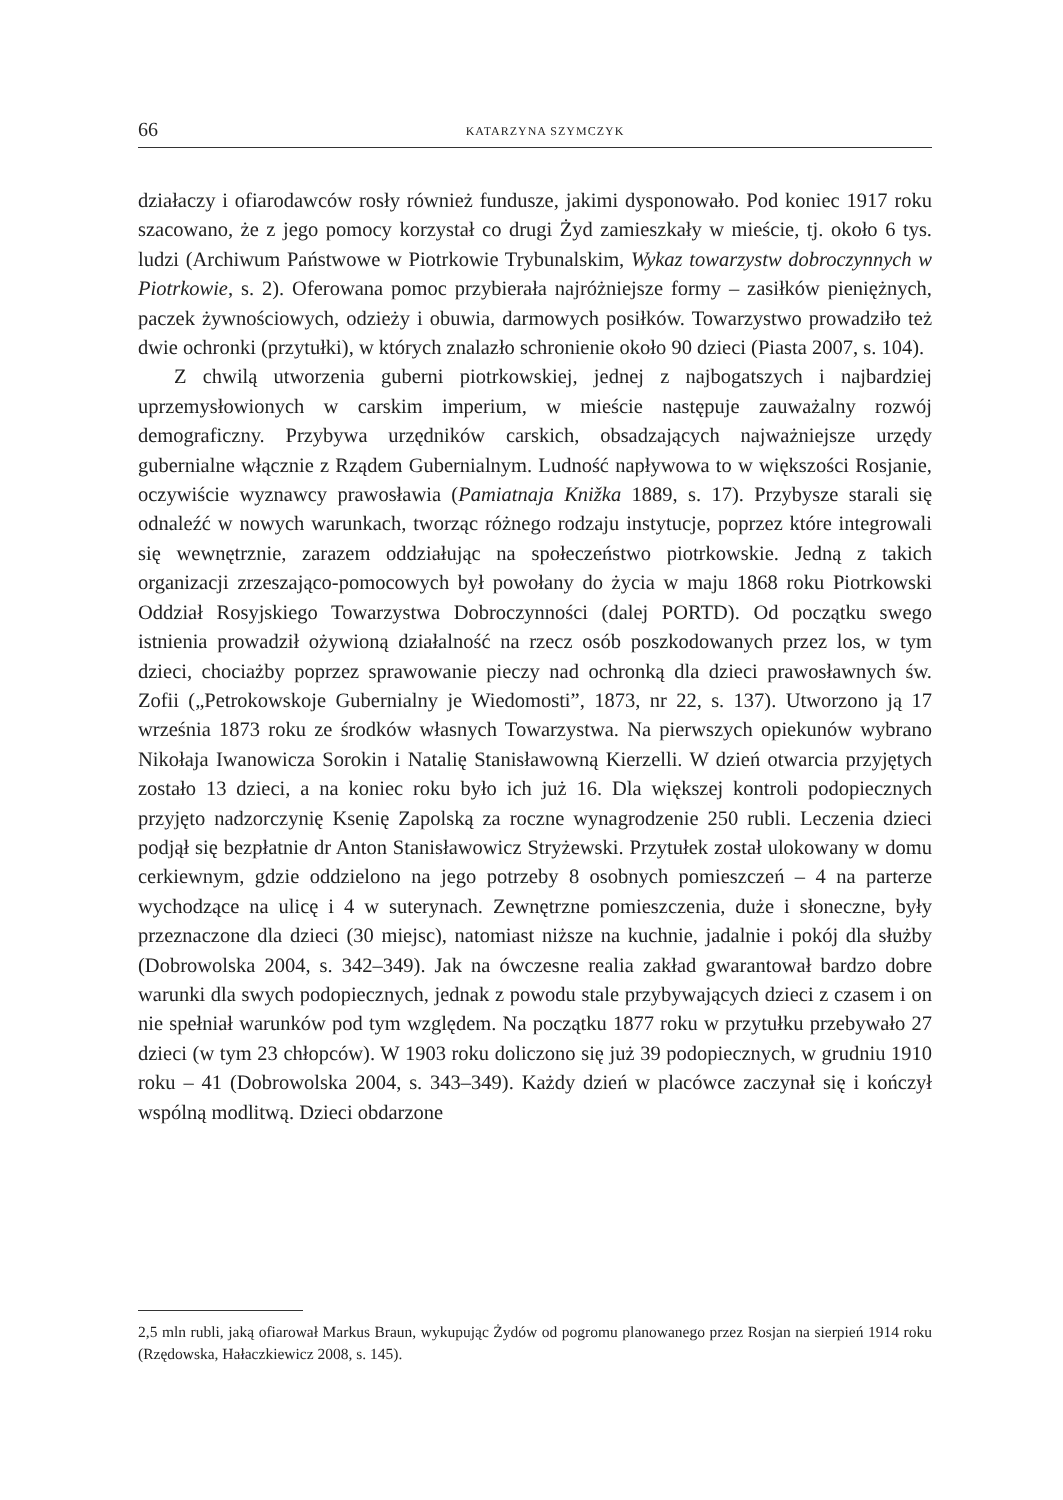66 KATARZYNA SZYMCZYK
działaczy i ofiarodawców rosły również fundusze, jakimi dysponowało. Pod koniec 1917 roku szacowano, że z jego pomocy korzystał co drugi Żyd zamieszkały w mieście, tj. około 6 tys. ludzi (Archiwum Państwowe w Piotrkowie Trybunalskim, Wykaz towarzystw dobroczynnych w Piotrkowie, s. 2). Oferowana pomoc przybierała najróżniejsze formy – zasiłków pieniężnych, paczek żywnościowych, odzieży i obuwia, darmowych posiłków. Towarzystwo prowadziło też dwie ochronki (przytułki), w których znalazło schronienie około 90 dzieci (Piasta 2007, s. 104).
Z chwilą utworzenia guberni piotrkowskiej, jednej z najbogatszych i najbardziej uprzemysłowionych w carskim imperium, w mieście następuje zauważalny rozwój demograficzny. Przybywa urzędników carskich, obsadzających najważniejsze urzędy gubernialne włącznie z Rządem Gubernialnym. Ludność napływowa to w większości Rosjanie, oczywiście wyznawcy prawosławia (Pamiatnaja Knižka 1889, s. 17). Przybysze starali się odnaleźć w nowych warunkach, tworząc różnego rodzaju instytucje, poprzez które integrowali się wewnętrznie, zarazem oddziałując na społeczeństwo piotrkowskie. Jedną z takich organizacji zrzeszająco-pomocowych był powołany do życia w maju 1868 roku Piotrkowski Oddział Rosyjskiego Towarzystwa Dobroczynności (dalej PORTD). Od początku swego istnienia prowadził ożywioną działalność na rzecz osób poszkodowanych przez los, w tym dzieci, chociażby poprzez sprawowanie pieczy nad ochronką dla dzieci prawosławnych św. Zofii („Petrokowskoje Gubernialny je Wiedomosti”, 1873, nr 22, s. 137). Utworzono ją 17 września 1873 roku ze środków własnych Towarzystwa. Na pierwszych opiekunów wybrano Nikołaja Iwanowicza Sorokin i Natalię Stanisławowną Kierzelli. W dzień otwarcia przyjętych zostało 13 dzieci, a na koniec roku było ich już 16. Dla większej kontroli podopiecznych przyjęto nadzorczynię Ksenię Zapolską za roczne wynagrodzenie 250 rubli. Leczenia dzieci podjął się bezpłatnie dr Anton Stanisławowicz Stryżewski. Przytułek został ulokowany w domu cerkiewnym, gdzie oddzielono na jego potrzeby 8 osobnych pomieszczeń – 4 na parterze wychodzące na ulicę i 4 w suterynach. Zewnętrzne pomieszczenia, duże i słoneczne, były przeznaczone dla dzieci (30 miejsc), natomiast niższe na kuchnie, jadalnie i pokój dla służby (Dobrowolska 2004, s. 342–349). Jak na ówczesne realia zakład gwarantował bardzo dobre warunki dla swych podopiecznych, jednak z powodu stale przybywających dzieci z czasem i on nie spełniał warunków pod tym względem. Na początku 1877 roku w przytułku przebywało 27 dzieci (w tym 23 chłopców). W 1903 roku doliczono się już 39 podopiecznych, w grudniu 1910 roku – 41 (Dobrowolska 2004, s. 343–349). Każdy dzień w placówce zaczynał się i kończył wspólną modlitwą. Dzieci obdarzone
2,5 mln rubli, jaką ofiarował Markus Braun, wykupując Żydów od pogromu planowanego przez Rosjan na sierpień 1914 roku (Rzędowska, Hałaczkiewicz 2008, s. 145).